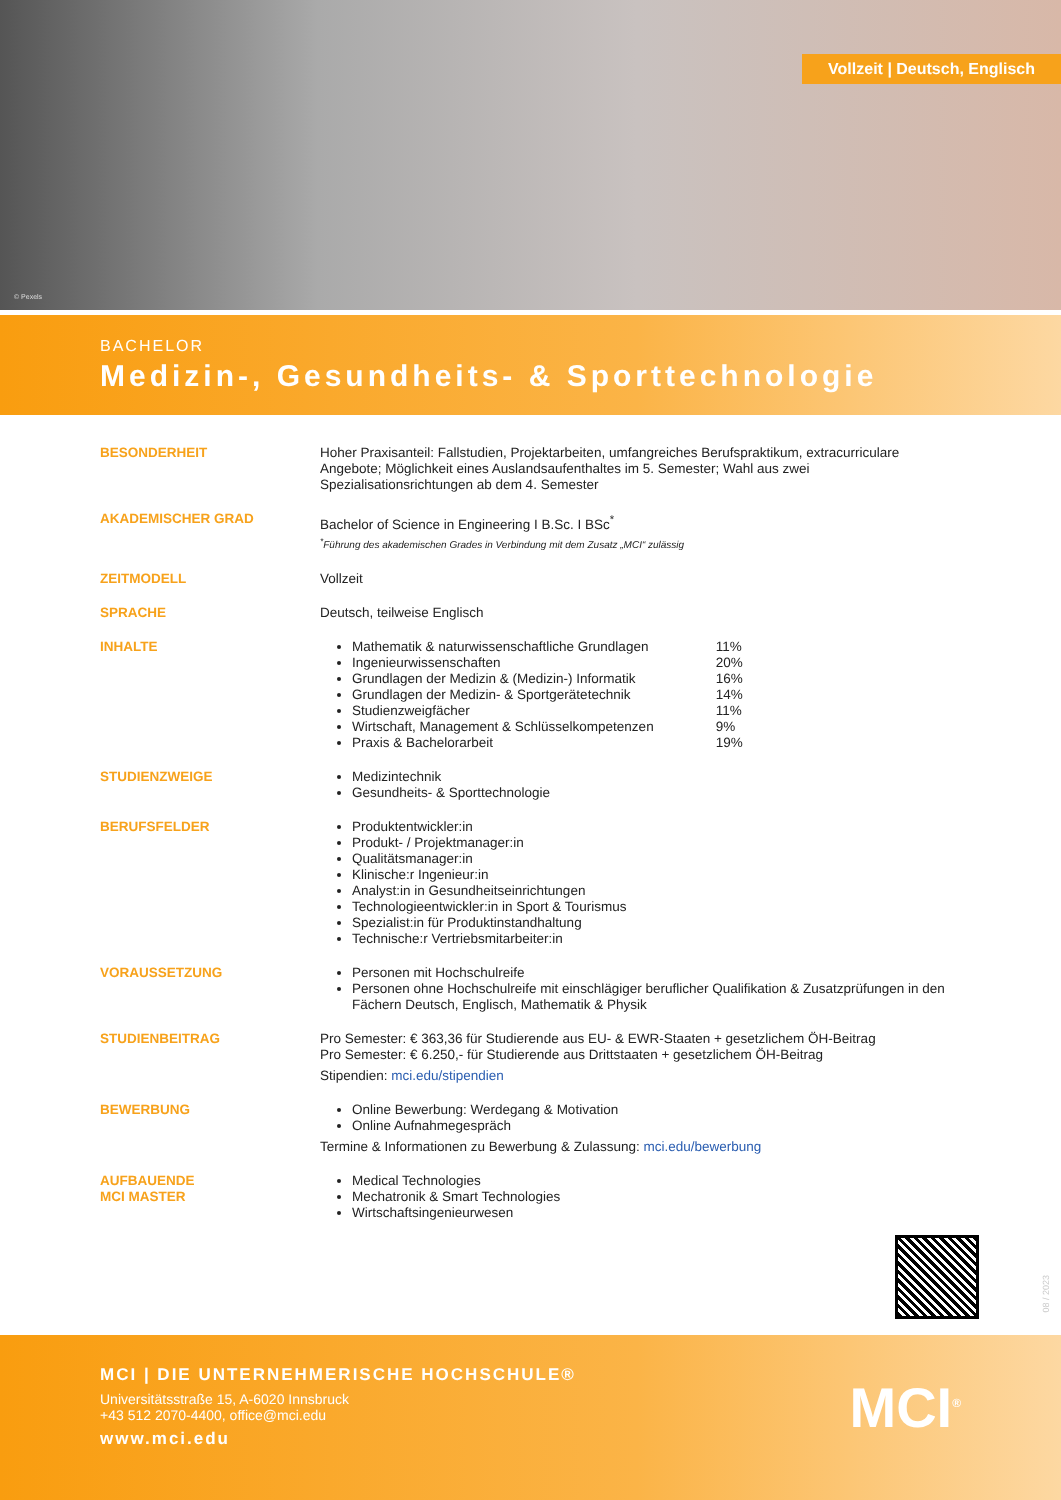Vollzeit | Deutsch, Englisch
© Pexels
BACHELOR
Medizin-, Gesundheits- & Sporttechnologie
BESONDERHEIT Hoher Praxisanteil: Fallstudien, Projektarbeiten, umfangreiches Berufspraktikum, extracurriculare Angebote; Möglichkeit eines Auslandsaufenthaltes im 5. Semester; Wahl aus zwei Spezialisationsrichtungen ab dem 4. Semester
AKADEMISCHER GRAD Bachelor of Science in Engineering I B.Sc. I BSc<sup>*</sup>
<sup>*</sup> Führung des akademischen Grades in Verbindung mit dem Zusatz „MCI“ zulässig
ZEITMODELL Vollzeit
SPRACHE Deutsch, teilweise Englisch
INHALTE Mathematik & naturwissenschaftliche Grundlagen 11%
Ingenieurwissenschaften 20%
Grundlagen der Medizin & (Medizin-) Informatik 16%
Grundlagen der Medizin- & Sportgerätetechnik 14%
Studienzweigfächer 11%
Wirtschaft, Management & Schlüsselkompetenzen 9%
Praxis & Bachelorarbeit 19%
STUDIENZWEIGE Medizintechnik
Gesundheits- & Sporttechnologie
BERUFSFELDER Produktentwickler:in
Produkt- / Projektmanager:in
Qualitätsmanager:in
Klinische:r Ingenieur:in
Analyst:in in Gesundheitseinrichtungen
Technologieentwickler:in in Sport & Tourismus
Spezialist:in für Produktinstandhaltung
Technische:r Vertriebsmitarbeiter:in
VORAUSSETZUNG Personen mit Hochschulreife
Personen ohne Hochschulreife mit einschlägiger beruflicher Qualifikation & Zusatzprüfungen in den Fächern Deutsch, Englisch, Mathematik & Physik
STUDIENBEITRAG Pro Semester: € 363,36 für Studierende aus EU- & EWR-Staaten + gesetzlichem ÖH-Beitrag
Pro Semester: € 6.250,- für Studierende aus Drittstaaten + gesetzlichem ÖH-Beitrag
Stipendien: mci.edu/stipendien
BEWERBUNG Online Bewerbung: Werdegang & Motivation
Online Aufnahmegespräch
Termine & Informationen zu Bewerbung & Zulassung: mci.edu/bewerbung
AUFBAUENDE
MCI MASTER
Medical Technologies
Mechatronik & Smart Technologies
Wirtschaftsingenieurwesen
08 / 2023
MCI | DIE UNTERNEHMERISCHE HOCHSCHULE®
Universitätsstraße 15, A-6020 Innsbruck
+43 512 2070-4400, office@mci.edu
www.mci.edu
MCI<sup>®</sup>